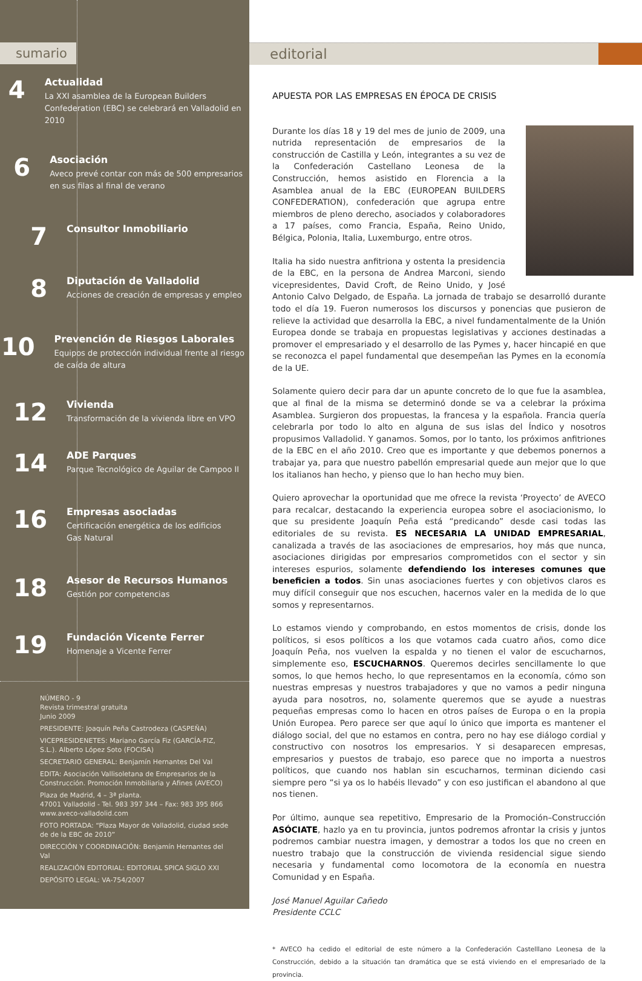sumario
4
Actualidad
La XXI asamblea de la European Builders Confederation (EBC) se celebrará en Valladolid en 2010
6
Asociación
Aveco prevé contar con más de 500 empresarios en sus filas al final de verano
7
Consultor Inmobiliario
8
Diputación de Valladolid
Acciones de creación de empresas y empleo
10
Prevención de Riesgos Laborales
Equipos de protección individual frente al riesgo de caída de altura
12
Vivienda
Transformación de la vivienda libre en VPO
14
ADE Parques
Parque Tecnológico de Aguilar de Campoo II
16
Empresas asociadas
Certificación energética de los edificios
Gas Natural
18
Asesor de Recursos Humanos
Gestión por competencias
19
Fundación Vicente Ferrer
Homenaje a Vicente Ferrer
NÚMERO - 9
Revista trimestral gratuita
Junio 2009
PRESIDENTE: Joaquín Peña Castrodeza (CASPEÑA)
VICEPRESIDENETES: Mariano García Fiz (GARCÍA-FIZ, S.L.). Alberto López Soto (FOCISA)
SECRETARIO GENERAL: Benjamín Hernantes Del Val
EDITA: Asociación Vallisoletana de Empresarios de la Construcción. Promoción Inmobiliaria y Afines (AVECO)
Plaza de Madrid, 4 – 3ª planta.
47001 Valladolid - Tel. 983 397 344 – Fax: 983 395 866
www.aveco-valladolid.com
FOTO PORTADA: “Plaza Mayor de Valladolid, ciudad sede de de la EBC de 2010”
DIRECCIÓN Y COORDINACIÓN: Benjamín Hernantes del Val
REALIZACIÓN EDITORIAL: EDITORIAL SPICA SIGLO XXI
DEPÓSITO LEGAL: VA-754/2007
editorial
APUESTA POR LAS EMPRESAS EN ÉPOCA DE CRISIS
Durante los días 18 y 19 del mes de junio de 2009, una nutrida representación de empresarios de la construcción de Castilla y León, integrantes a su vez de la Confederación Castellano Leonesa de la Construcción, hemos asistido en Florencia a la Asamblea anual de la EBC (EUROPEAN BUILDERS CONFEDERATION), confederación que agrupa entre miembros de pleno derecho, asociados y colaboradores a 17 países, como Francia, España, Reino Unido, Bélgica, Polonia, Italia, Luxemburgo, entre otros.
Italia ha sido nuestra anfitriona y ostenta la presidencia de la EBC, en la persona de Andrea Marconi, siendo vicepresidentes, David Croft, de Reino Unido, y José Antonio Calvo Delgado, de España. La jornada de trabajo se desarrolló durante todo el día 19. Fueron numerosos los discursos y ponencias que pusieron de relieve la actividad que desarrolla la EBC, a nivel fundamentalmente de la Unión Europea donde se trabaja en propuestas legislativas y acciones destinadas a promover el empresariado y el desarrollo de las Pymes y, hacer hincapié en que se reconozca el papel fundamental que desempeñan las Pymes en la economía de la UE.
Solamente quiero decir para dar un apunte concreto de lo que fue la asamblea, que al final de la misma se determinó donde se va a celebrar la próxima Asamblea. Surgieron dos propuestas, la francesa y la española. Francia quería celebrarla por todo lo alto en alguna de sus islas del Índico y nosotros propusimos Valladolid. Y ganamos. Somos, por lo tanto, los próximos anfitriones de la EBC en el año 2010. Creo que es importante y que debemos ponernos a trabajar ya, para que nuestro pabellón empresarial quede aun mejor que lo que los italianos han hecho, y pienso que lo han hecho muy bien.
Quiero aprovechar la oportunidad que me ofrece la revista ‘Proyecto’ de AVECO para recalcar, destacando la experiencia europea sobre el asociacionismo, lo que su presidente Joaquín Peña está “predicando” desde casi todas las editoriales de su revista. ES NECESARIA LA UNIDAD EMPRESARIAL, canalizada a través de las asociaciones de empresarios, hoy más que nunca, asociaciones dirigidas por empresarios comprometidos con el sector y sin intereses espurios, solamente defendiendo los intereses comunes que beneficien a todos. Sin unas asociaciones fuertes y con objetivos claros es muy difícil conseguir que nos escuchen, hacernos valer en la medida de lo que somos y representarnos.
Lo estamos viendo y comprobando, en estos momentos de crisis, donde los políticos, si esos políticos a los que votamos cada cuatro años, como dice Joaquín Peña, nos vuelven la espalda y no tienen el valor de escucharnos, simplemente eso, ESCUCHARNOS. Queremos decirles sencillamente lo que somos, lo que hemos hecho, lo que representamos en la economía, cómo son nuestras empresas y nuestros trabajadores y que no vamos a pedir ninguna ayuda para nosotros, no, solamente queremos que se ayude a nuestras pequeñas empresas como lo hacen en otros países de Europa o en la propia Unión Europea. Pero parece ser que aquí lo único que importa es mantener el diálogo social, del que no estamos en contra, pero no hay ese diálogo cordial y constructivo con nosotros los empresarios. Y si desaparecen empresas, empresarios y puestos de trabajo, eso parece que no importa a nuestros políticos, que cuando nos hablan sin escucharnos, terminan diciendo casi siempre pero “si ya os lo habéis llevado” y con eso justifican el abandono al que nos tienen.
Por último, aunque sea repetitivo, Empresario de la Promoción–Construcción ASÓCIATE, hazlo ya en tu provincia, juntos podremos afrontar la crisis y juntos podremos cambiar nuestra imagen, y demostrar a todos los que no creen en nuestro trabajo que la construcción de vivienda residencial sigue siendo necesaria y fundamental como locomotora de la economía en nuestra Comunidad y en España.
José Manuel Aguilar Cañedo
Presidente CCLC
* AVECO ha cedido el editorial de este número a la Confederación Castelllano Leonesa de la Construcción, debido a la situación tan dramática que se está viviendo en el empresariado de la provincia.